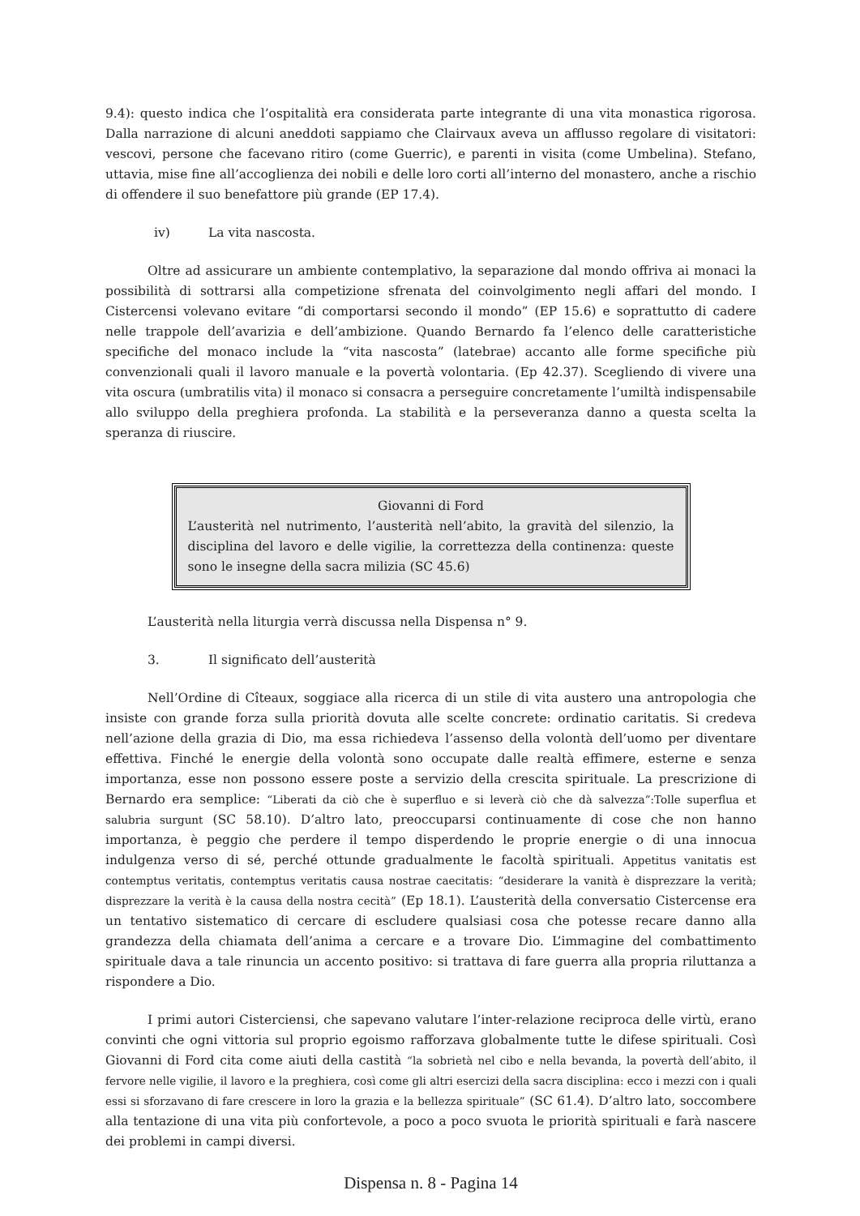9.4): questo indica che l’ospitalità era considerata parte integrante di una vita monastica rigorosa. Dalla narrazione di alcuni aneddoti sappiamo che Clairvaux aveva un afflusso regolare di visitatori: vescovi, persone che facevano ritiro (come Guerric), e parenti in visita (come Umbelina). Stefano, uttavia, mise fine all’accoglienza dei nobili e delle loro corti all’interno del monastero, anche a rischio di offendere il suo benefattore più grande (EP 17.4).
iv) La vita nascosta.
Oltre ad assicurare un ambiente contemplativo, la separazione dal mondo offriva ai monaci la possibilità di sottrarsi alla competizione sfrenata del coinvolgimento negli affari del mondo. I Cistercensi volevano evitare “di comportarsi secondo il mondo” (EP 15.6) e soprattutto di cadere nelle trappole dell’avarizia e dell’ambizione. Quando Bernardo fa l’elenco delle caratteristiche specifiche del monaco include la “vita nascosta” (latebrae) accanto alle forme specifiche più convenzionali quali il lavoro manuale e la povertà volontaria. (Ep 42.37). Scegliendo di vivere una vita oscura (umbratilis vita) il monaco si consacra a perseguire concretamente l’umiltà indispensabile allo sviluppo della preghiera profonda. La stabilità e la perseveranza danno a questa scelta la speranza di riuscire.
Giovanni di Ford
L’austerità nel nutrimento, l’austerità nell’abito, la gravità del silenzio, la disciplina del lavoro e delle vigilie, la correttezza della continenza: queste sono le insegne della sacra milizia (SC 45.6)
L’austerità nella liturgia verrà discussa nella Dispensa n° 9.
3. Il significato dell’austerità
Nell’Ordine di Cîteaux, soggiace alla ricerca di un stile di vita austero una antropologia che insiste con grande forza sulla priorità dovuta alle scelte concrete: ordinatio caritatis. Si credeva nell’azione della grazia di Dio, ma essa richiedeva l’assenso della volontà dell’uomo per diventare effettiva. Finché le energie della volontà sono occupate dalle realtà effimere, esterne e senza importanza, esse non possono essere poste a servizio della crescita spirituale. La prescrizione di Bernardo era semplice: “Liberati da ciò che è superfluo e si leverà ciò che dà salvezza”:Tolle superflua et salubria surgunt (SC 58.10). D’altro lato, preoccuparsi continuamente di cose che non hanno importanza, è peggio che perdere il tempo disperdendo le proprie energie o di una innocua indulgenza verso di sé, perché ottunde gradualmente le facoltà spirituali. Appetitus vanitatis est contemptus veritatis, contemptus veritatis causa nostrae caecitatis: “desiderare la vanità è disprezzare la verità; disprezzare la verità è la causa della nostra cecità” (Ep 18.1). L’austerità della conversatio Cistercense era un tentativo sistematico di cercare di escludere qualsiasi cosa che potesse recare danno alla grandezza della chiamata dell’anima a cercare e a trovare Dio. L’immagine del combattimento spirituale dava a tale rinuncia un accento positivo: si trattava di fare guerra alla propria riluttanza a rispondere a Dio.
I primi autori Cisterciensi, che sapevano valutare l’inter-relazione reciproca delle virtù, erano convinti che ogni vittoria sul proprio egoismo rafforzava globalmente tutte le difese spirituali. Così Giovanni di Ford cita come aiuti della castità “la sobrietà nel cibo e nella bevanda, la povertà dell’abito, il fervore nelle vigilie, il lavoro e la preghiera, così come gli altri esercizi della sacra disciplina: ecco i mezzi con i quali essi si sforzavano di fare crescere in loro la grazia e la bellezza spirituale” (SC 61.4). D’altro lato, soccombere alla tentazione di una vita più confortevole, a poco a poco svuota le priorità spirituali e farà nascere dei problemi in campi diversi.
Dispensa n. 8 - Pagina 14